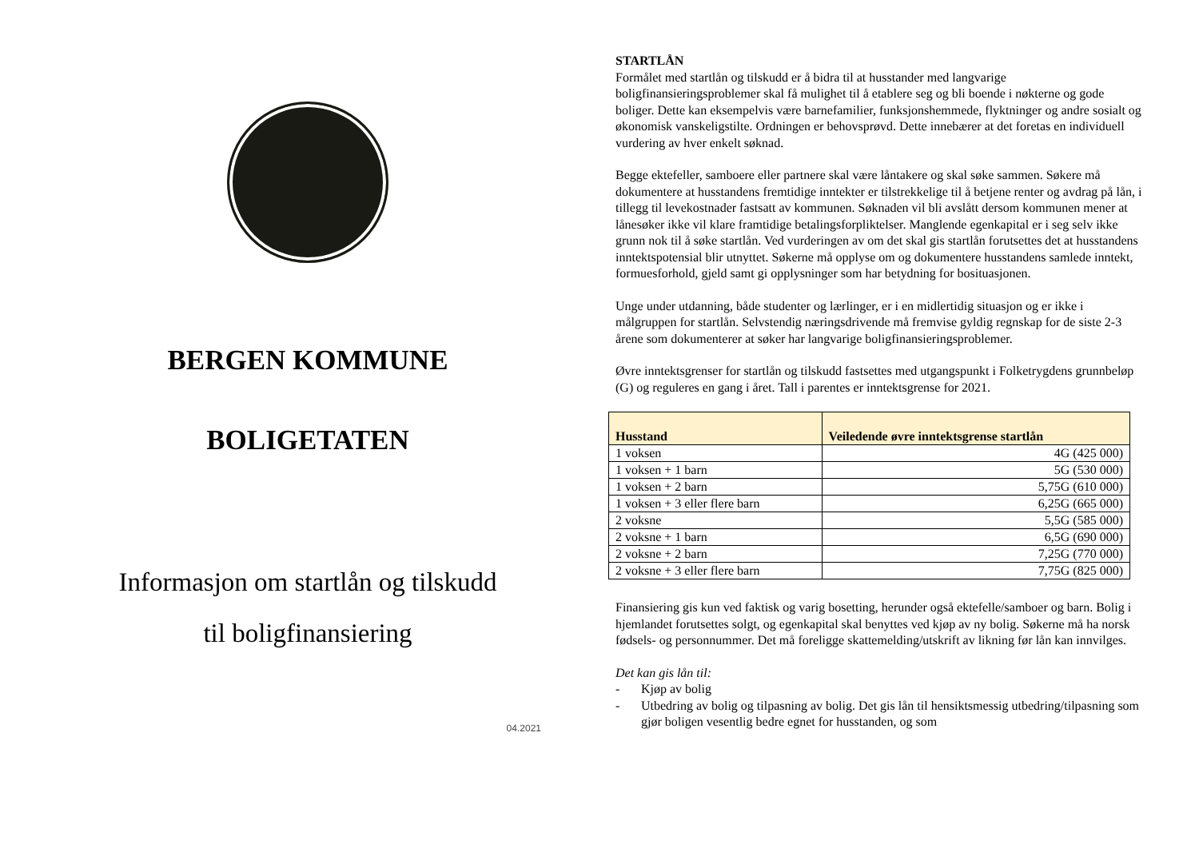BERGEN KOMMUNE
BOLIGETATEN
Informasjon om startlån og tilskudd
til boligfinansiering
04.2021
STARTLÅN
Formålet med startlån og tilskudd er å bidra til at husstander med langvarige boligfinansieringsproblemer skal få mulighet til å etablere seg og bli boende i nøkterne og gode boliger. Dette kan eksempelvis være barnefamilier, funksjonshemmede, flyktninger og andre sosialt og økonomisk vanskeligstilte. Ordningen er behovsprøvd. Dette innebærer at det foretas en individuell vurdering av hver enkelt søknad.
Begge ektefeller, samboere eller partnere skal være låntakere og skal søke sammen. Søkere må dokumentere at husstandens fremtidige inntekter er tilstrekkelige til å betjene renter og avdrag på lån, i tillegg til levekostnader fastsatt av kommunen. Søknaden vil bli avslått dersom kommunen mener at lånesøker ikke vil klare framtidige betalingsforpliktelser. Manglende egenkapital er i seg selv ikke grunn nok til å søke startlån. Ved vurderingen av om det skal gis startlån forutsettes det at husstandens inntektspotensial blir utnyttet. Søkerne må opplyse om og dokumentere husstandens samlede inntekt, formuesforhold, gjeld samt gi opplysninger som har betydning for bosituasjonen.
Unge under utdanning, både studenter og lærlinger, er i en midlertidig situasjon og er ikke i målgruppen for startlån. Selvstendig næringsdrivende må fremvise gyldig regnskap for de siste 2-3 årene som dokumenterer at søker har langvarige boligfinansieringsproblemer.
Øvre inntektsgrenser for startlån og tilskudd fastsettes med utgangspunkt i Folketrygdens grunnbeløp (G) og reguleres en gang i året. Tall i parentes er inntektsgrense for 2021.
| Husstand | Veiledende øvre inntektsgrense startlån |
| --- | --- |
| 1 voksen | 4G (425 000) |
| 1 voksen + 1 barn | 5G (530 000) |
| 1 voksen + 2 barn | 5,75G (610 000) |
| 1 voksen + 3 eller flere barn | 6,25G (665 000) |
| 2 voksne | 5,5G (585 000) |
| 2 voksne + 1 barn | 6,5G (690 000) |
| 2 voksne + 2 barn | 7,25G (770 000) |
| 2 voksne + 3 eller flere barn | 7,75G (825 000) |
Finansiering gis kun ved faktisk og varig bosetting, herunder også ektefelle/samboer og barn. Bolig i hjemlandet forutsettes solgt, og egenkapital skal benyttes ved kjøp av ny bolig. Søkerne må ha norsk fødsels- og personnummer. Det må foreligge skattemelding/utskrift av likning før lån kan innvilges.
Det kan gis lån til:
- Kjøp av bolig
- Utbedring av bolig og tilpasning av bolig. Det gis lån til hensiktsmessig utbedring/tilpasning som gjør boligen vesentlig bedre egnet for husstanden, og som